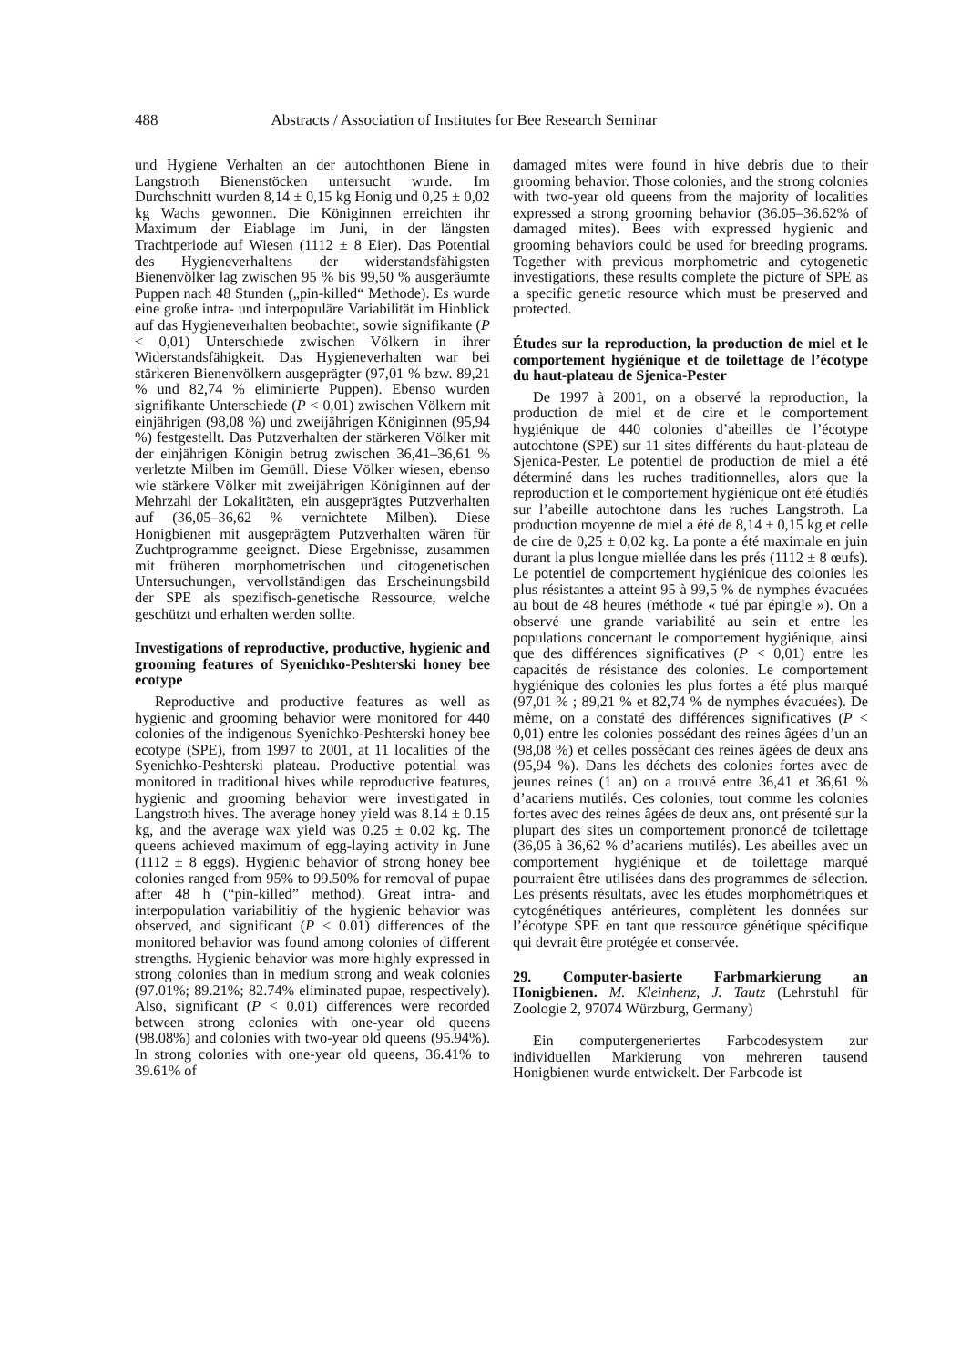488 Abstracts / Association of Institutes for Bee Research Seminar
und Hygiene Verhalten an der autochthonen Biene in Langstroth Bienenstöcken untersucht wurde. Im Durchschnitt wurden 8,14 ± 0,15 kg Honig und 0,25 ± 0,02 kg Wachs gewonnen. Die Königinnen erreichten ihr Maximum der Eiablage im Juni, in der längsten Trachtperiode auf Wiesen (1112 ± 8 Eier). Das Potential des Hygieneverhaltens der widerstandsfähigsten Bienenvölker lag zwischen 95 % bis 99,50 % ausgeräumte Puppen nach 48 Stunden („pin-killed“ Methode). Es wurde eine große intra- und interpopuläre Variabilität im Hinblick auf das Hygieneverhalten beobachtet, sowie signifikante (P < 0,01) Unterschiede zwischen Völkern in ihrer Widerstandsfähigkeit. Das Hygieneverhalten war bei stärkeren Bienenvölkern ausgeprägter (97,01 % bzw. 89,21 % und 82,74 % eliminierte Puppen). Ebenso wurden signifikante Unterschiede (P < 0,01) zwischen Völkern mit einjährigen (98,08 %) und zweijährigen Königinnen (95,94 %) festgestellt. Das Putzverhalten der stärkeren Völker mit der einjährigen Königin betrug zwischen 36,41–36,61 % verletzte Milben im Gemüll. Diese Völker wiesen, ebenso wie stärkere Völker mit zweijährigen Königinnen auf der Mehrzahl der Lokalitäten, ein ausgeprägtes Putzverhalten auf (36,05–36,62 % vernichtete Milben). Diese Honigbienen mit ausgeprägtem Putzverhalten wären für Zuchtprogramme geeignet. Diese Ergebnisse, zusammen mit früheren morphometrischen und citogenetischen Untersuchungen, vervollständigen das Erscheinungsbild der SPE als spezifisch-genetische Ressource, welche geschützt und erhalten werden sollte.
Investigations of reproductive, productive, hygienic and grooming features of Syenichko-Peshterski honey bee ecotype
Reproductive and productive features as well as hygienic and grooming behavior were monitored for 440 colonies of the indigenous Syenichko-Peshterski honey bee ecotype (SPE), from 1997 to 2001, at 11 localities of the Syenichko-Peshterski plateau. Productive potential was monitored in traditional hives while reproductive features, hygienic and grooming behavior were investigated in Langstroth hives. The average honey yield was 8.14 ± 0.15 kg, and the average wax yield was 0.25 ± 0.02 kg. The queens achieved maximum of egg-laying activity in June (1112 ± 8 eggs). Hygienic behavior of strong honey bee colonies ranged from 95% to 99.50% for removal of pupae after 48 h (“pin-killed” method). Great intra- and interpopulation variabilitiy of the hygienic behavior was observed, and significant (P < 0.01) differences of the monitored behavior was found among colonies of different strengths. Hygienic behavior was more highly expressed in strong colonies than in medium strong and weak colonies (97.01%; 89.21%; 82.74% eliminated pupae, respectively). Also, significant (P < 0.01) differences were recorded between strong colonies with one-year old queens (98.08%) and colonies with two-year old queens (95.94%). In strong colonies with one-year old queens, 36.41% to 39.61% of
damaged mites were found in hive debris due to their grooming behavior. Those colonies, and the strong colonies with two-year old queens from the majority of localities expressed a strong grooming behavior (36.05–36.62% of damaged mites). Bees with expressed hygienic and grooming behaviors could be used for breeding programs. Together with previous morphometric and cytogenetic investigations, these results complete the picture of SPE as a specific genetic resource which must be preserved and protected.
Études sur la reproduction, la production de miel et le comportement hygiénique et de toilettage de l’écotype du haut-plateau de Sjenica-Pester
De 1997 à 2001, on a observé la reproduction, la production de miel et de cire et le comportement hygiénique de 440 colonies d’abeilles de l’écotype autochtone (SPE) sur 11 sites différents du haut-plateau de Sjenica-Pester. Le potentiel de production de miel a été déterminé dans les ruches traditionnelles, alors que la reproduction et le comportement hygiénique ont été étudiés sur l’abeille autochtone dans les ruches Langstroth. La production moyenne de miel a été de 8,14 ± 0,15 kg et celle de cire de 0,25 ± 0,02 kg. La ponte a été maximale en juin durant la plus longue miellée dans les prés (1112 ± 8 œufs). Le potentiel de comportement hygiénique des colonies les plus résistantes a atteint 95 à 99,5 % de nymphes évacuées au bout de 48 heures (méthode « tué par épingle »). On a observé une grande variabilité au sein et entre les populations concernant le comportement hygiénique, ainsi que des différences significatives (P < 0,01) entre les capacités de résistance des colonies. Le comportement hygiénique des colonies les plus fortes a été plus marqué (97,01 % ; 89,21 % et 82,74 % de nymphes évacuées). De même, on a constaté des différences significatives (P < 0,01) entre les colonies possédant des reines âgées d’un an (98,08 %) et celles possédant des reines âgées de deux ans (95,94 %). Dans les déchets des colonies fortes avec de jeunes reines (1 an) on a trouvé entre 36,41 et 36,61 % d’acariens mutilés. Ces colonies, tout comme les colonies fortes avec des reines âgées de deux ans, ont présenté sur la plupart des sites un comportement prononcé de toilettage (36,05 à 36,62 % d’acariens mutilés). Les abeilles avec un comportement hygiénique et de toilettage marqué pourraient être utilisées dans des programmes de sélection. Les présents résultats, avec les études morphométriques et cytogénétiques antérieures, complètent les données sur l’écotype SPE en tant que ressource génétique spécifique qui devrait être protégée et conservée.
29. Computer-basierte Farbmarkierung an Honigbienen. M. Kleinhenz, J. Tautz (Lehrstuhl für Zoologie 2, 97074 Würzburg, Germany)
Ein computergeneriertes Farbcodesystem zur individuellen Markierung von mehreren tausend Honigbienen wurde entwickelt. Der Farbcode ist